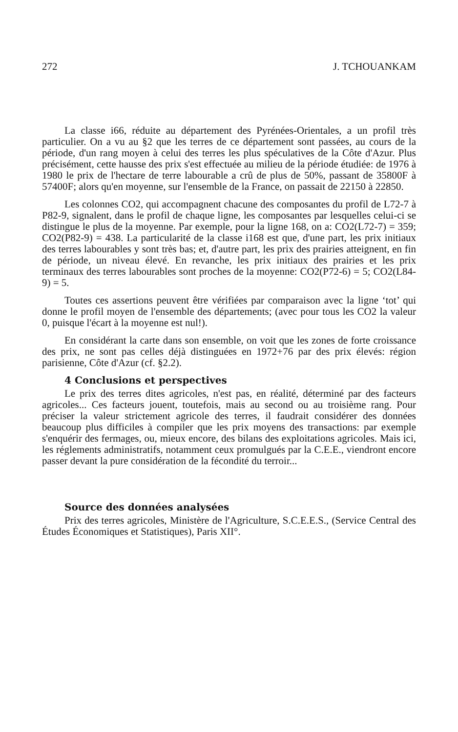272 J. TCHOUANKAM
La classe i66, réduite au département des Pyrénées-Orientales, a un profil très particulier. On a vu au §2 que les terres de ce département sont passées, au cours de la période, d'un rang moyen à celui des terres les plus spéculatives de la Côte d'Azur. Plus précisément, cette hausse des prix s'est effectuée au milieu de la période étudiée: de 1976 à 1980 le prix de l'hectare de terre labourable a crû de plus de 50%, passant de 35800F à 57400F; alors qu'en moyenne, sur l'ensemble de la France, on passait de 22150 à 22850.
Les colonnes CO2, qui accompagnent chacune des composantes du profil de L72-7 à P82-9, signalent, dans le profil de chaque ligne, les composantes par lesquelles celui-ci se distingue le plus de la moyenne. Par exemple, pour la ligne 168, on a: CO2(L72-7) = 359; CO2(P82-9) = 438. La particularité de la classe i168 est que, d'une part, les prix initiaux des terres labourables y sont très bas; et, d'autre part, les prix des prairies atteignent, en fin de période, un niveau élevé. En revanche, les prix initiaux des prairies et les prix terminaux des terres labourables sont proches de la moyenne: CO2(P72-6) = 5; CO2(L84-9) = 5.
Toutes ces assertions peuvent être vérifiées par comparaison avec la ligne ‘tot’ qui donne le profil moyen de l'ensemble des départements; (avec pour tous les CO2 la valeur 0, puisque l'écart à la moyenne est nul!).
En considérant la carte dans son ensemble, on voit que les zones de forte croissance des prix, ne sont pas celles déjà distinguées en 1972+76 par des prix élevés: région parisienne, Côte d'Azur (cf. §2.2).
4 Conclusions et perspectives
Le prix des terres dites agricoles, n'est pas, en réalité, déterminé par des facteurs agricoles... Ces facteurs jouent, toutefois, mais au second ou au troisième rang. Pour préciser la valeur strictement agricole des terres, il faudrait considérer des données beaucoup plus difficiles à compiler que les prix moyens des transactions: par exemple s'enquérir des fermages, ou, mieux encore, des bilans des exploitations agricoles. Mais ici, les réglements administratifs, notamment ceux promulgués par la C.E.E., viendront encore passer devant la pure considération de la fécondité du terroir...
Source des données analysées
Prix des terres agricoles, Ministère de l'Agriculture, S.C.E.E.S., (Service Central des Études Économiques et Statistiques), Paris XII°.